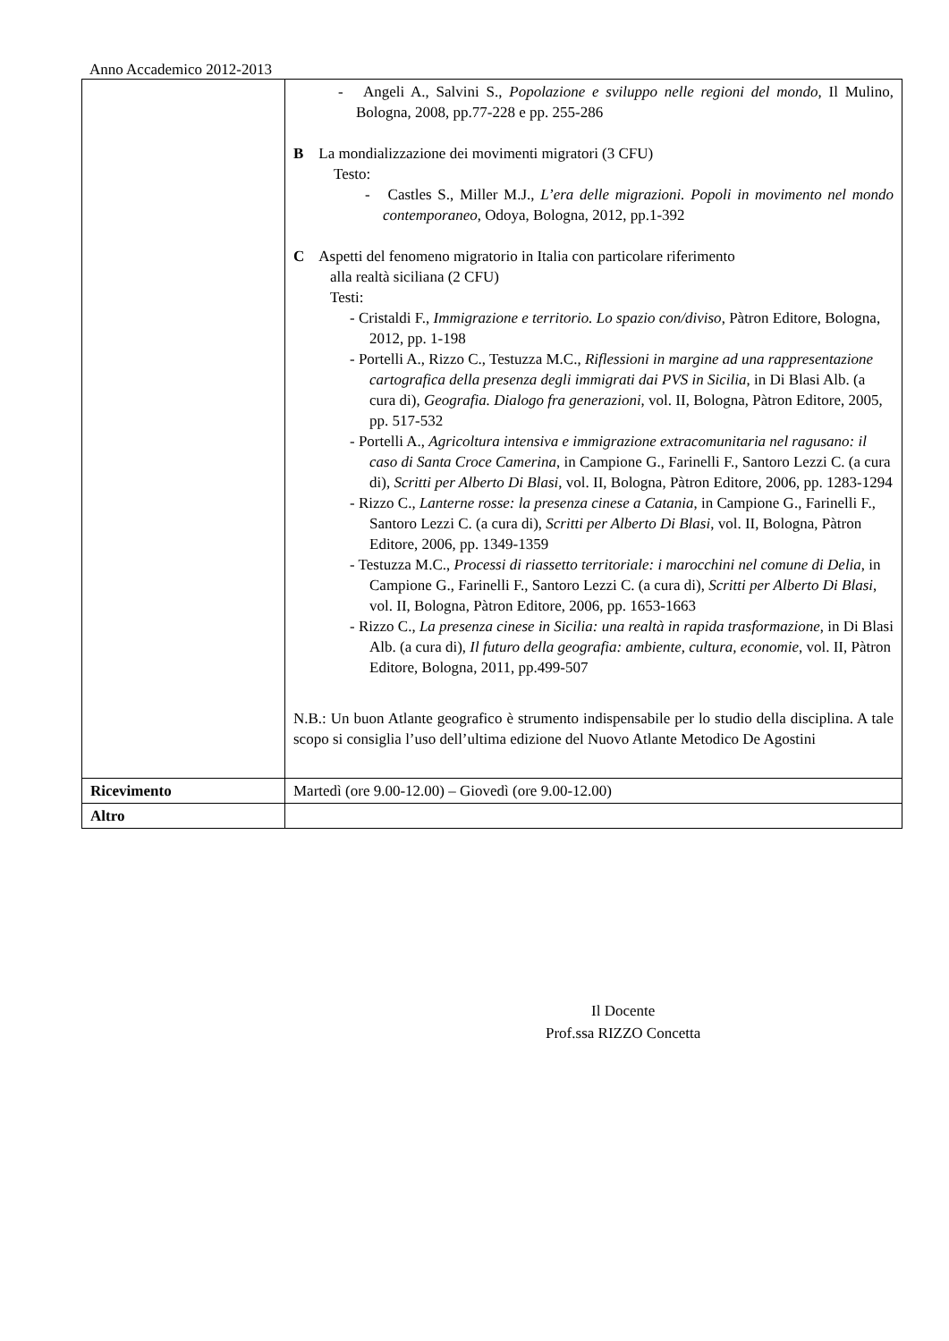Anno Accademico 2012-2013
| | - Angeli A., Salvini S., Popolazione e sviluppo nelle regioni del mondo , Il Mulino, Bologna, 2008, pp.77-228 e pp. 255-286 B La mondializzazione dei movimenti migratori (3 CFU) Testo: - Castles S., Miller M.J., L’era delle migrazioni. Popoli in movimento nel mondo contemporaneo , Odoya, Bologna, 2012, pp.1-392 C Aspetti del fenomeno migratorio in Italia con particolare riferimento alla realtà siciliana (2 CFU) Testi: - Cristaldi F., Immigrazione e territorio. Lo spazio con/diviso , Pàtron Editore, Bologna, 2012, pp. 1-198 - Portelli A., Rizzo C., Testuzza M.C., Riflessioni in margine ad una rappresentazione cartografica della presenza degli immigrati dai PVS in Sicilia , in Di Blasi Alb. (a cura di), Geografia. Dialogo fra generazioni , vol. II, Bologna, Pàtron Editore, 2005, pp. 517-532 - Portelli A., Agricoltura intensiva e immigrazione extracomunitaria nel ragusano: il caso di Santa Croce Camerina , in Campione G., Farinelli F., Santoro Lezzi C. (a cura di), Scritti per Alberto Di Blasi , vol. II, Bologna, Pàtron Editore, 2006, pp. 1283-1294 - Rizzo C., Lanterne rosse: la presenza cinese a Catania , in Campione G., Farinelli F., Santoro Lezzi C. (a cura di), Scritti per Alberto Di Blasi , vol. II, Bologna, Pàtron Editore, 2006, pp. 1349-1359 - Testuzza M.C., Processi di riassetto territoriale: i marocchini nel comune di Delia , in Campione G., Farinelli F., Santoro Lezzi C. (a cura di), Scritti per Alberto Di Blasi , vol. II, Bologna, Pàtron Editore, 2006, pp. 1653-1663 - Rizzo C., La presenza cinese in Sicilia: una realtà in rapida trasformazione , in Di Blasi Alb. (a cura di), Il futuro della geografia: ambiente, cultura, economie , vol. II, Pàtron Editore, Bologna, 2011, pp.499-507 N.B.: Un buon Atlante geografico è strumento indispensabile per lo studio della disciplina. A tale scopo si consiglia l’uso dell’ultima edizione del Nuovo Atlante Metodico De Agostini |
| Ricevimento | Martedì (ore 9.00-12.00) – Giovedì (ore 9.00-12.00) |
| Altro | |
Il Docente
Prof.ssa RIZZO Concetta